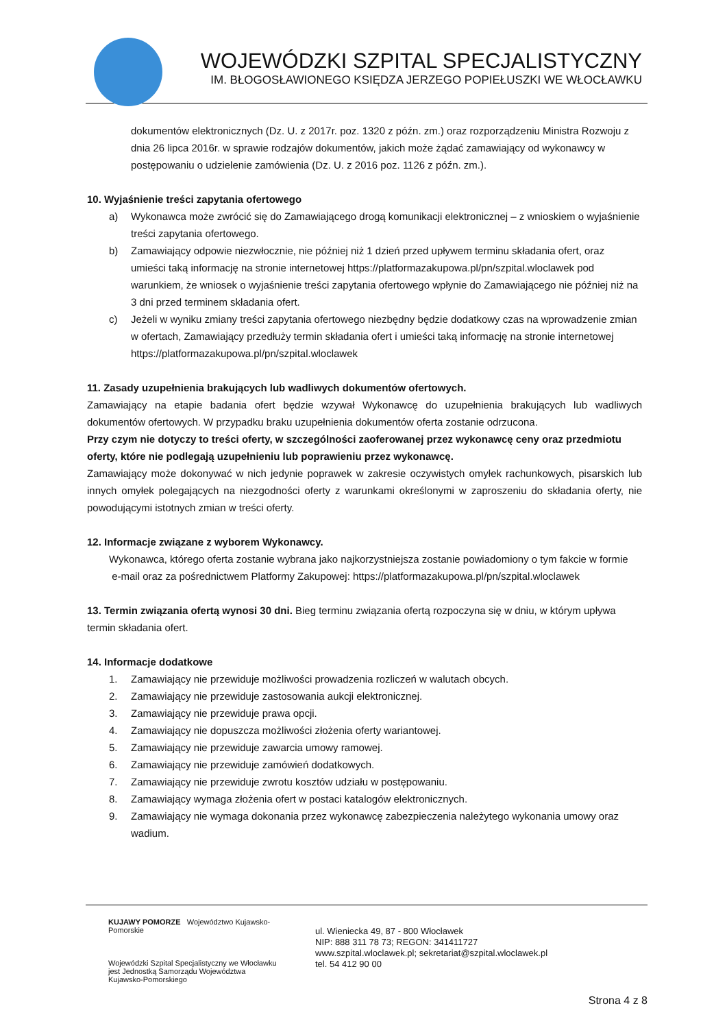WOJEWÓDZKI SZPITAL SPECJALISTYCZNY
IM. BŁOGOSŁAWIONEGO KSIĘDZA JERZEGO POPIEŁUSZKI WE WŁOCŁAWKU
dokumentów elektronicznych (Dz. U. z 2017r. poz. 1320 z późn. zm.) oraz rozporządzeniu Ministra Rozwoju z dnia 26 lipca 2016r. w sprawie rodzajów dokumentów, jakich może żądać zamawiający od wykonawcy w postępowaniu o udzielenie zamówienia (Dz. U. z 2016 poz. 1126 z późn. zm.).
10. Wyjaśnienie treści zapytania ofertowego
a) Wykonawca może zwrócić się do Zamawiającego drogą komunikacji elektronicznej – z wnioskiem o wyjaśnienie treści zapytania ofertowego.
b) Zamawiający odpowie niezwłocznie, nie później niż 1 dzień przed upływem terminu składania ofert, oraz umieści taką informację na stronie internetowej https://platformazakupowa.pl/pn/szpital.wloclawek pod warunkiem, że wniosek o wyjaśnienie treści zapytania ofertowego wpłynie do Zamawiającego nie później niż na 3 dni przed terminem składania ofert.
c) Jeżeli w wyniku zmiany treści zapytania ofertowego niezbędny będzie dodatkowy czas na wprowadzenie zmian w ofertach, Zamawiający przedłuży termin składania ofert i umieści taką informację na stronie internetowej https://platformazakupowa.pl/pn/szpital.wloclawek
11. Zasady uzupełnienia brakujących lub wadliwych dokumentów ofertowych.
Zamawiający na etapie badania ofert będzie wzywał Wykonawcę do uzupełnienia brakujących lub wadliwych dokumentów ofertowych. W przypadku braku uzupełnienia dokumentów oferta zostanie odrzucona.
Przy czym nie dotyczy to treści oferty, w szczególności zaoferowanej przez wykonawcę ceny oraz przedmiotu oferty, które nie podlegają uzupełnieniu lub poprawieniu przez wykonawcę.
Zamawiający może dokonywać w nich jedynie poprawek w zakresie oczywistych omyłek rachunkowych, pisarskich lub innych omyłek polegających na niezgodności oferty z warunkami określonymi w zaproszeniu do składania oferty, nie powodującymi istotnych zmian w treści oferty.
12. Informacje związane z wyborem Wykonawcy.
Wykonawca, którego oferta zostanie wybrana jako najkorzystniejsza zostanie powiadomiony o tym fakcie w formie
e-mail oraz za pośrednictwem Platformy Zakupowej: https://platformazakupowa.pl/pn/szpital.wloclawek
13. Termin związania ofertą wynosi 30 dni. Bieg terminu związania ofertą rozpoczyna się w dniu, w którym upływa termin składania ofert.
14. Informacje dodatkowe
1. Zamawiający nie przewiduje możliwości prowadzenia rozliczeń w walutach obcych.
2. Zamawiający nie przewiduje zastosowania aukcji elektronicznej.
3. Zamawiający nie przewiduje prawa opcji.
4. Zamawiający nie dopuszcza możliwości złożenia oferty wariantowej.
5. Zamawiający nie przewiduje zawarcia umowy ramowej.
6. Zamawiający nie przewiduje zamówień dodatkowych.
7. Zamawiający nie przewiduje zwrotu kosztów udziału w postępowaniu.
8. Zamawiający wymaga złożenia ofert w postaci katalogów elektronicznych.
9. Zamawiający nie wymaga dokonania przez wykonawcę zabezpieczenia należytego wykonania umowy oraz wadium.
KUJAWY POMORZE Województwo Kujawsko-Pomorskie
Wojewódzki Szpital Specjalistyczny we Włocławku
jest Jednostką Samorządu Województwa Kujawsko-Pomorskiego
ul. Wieniecka 49, 87 - 800 Włocławek
NIP: 888 311 78 73; REGON: 341411727
www.szpital.wloclawek.pl; sekretariat@szpital.wloclawek.pl
tel. 54 412 90 00
Strona 4 z 8